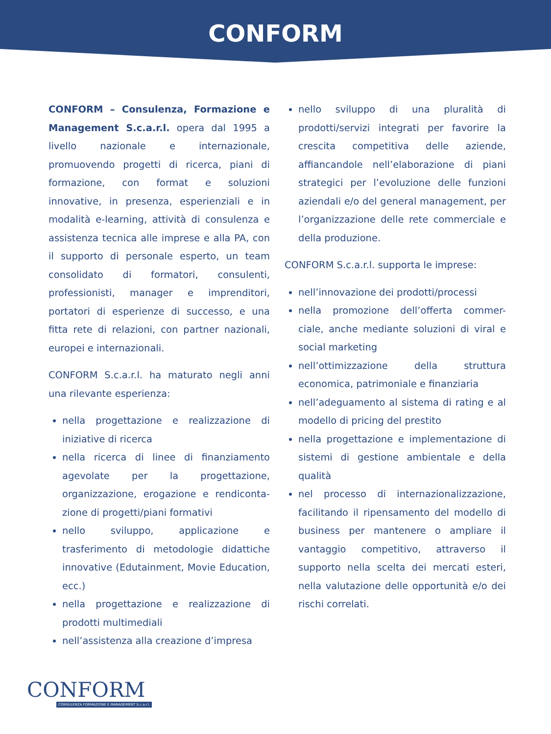CONFORM
CONFORM – Consulenza, Formazione e Management S.c.a.r.l. opera dal 1995 a livello nazionale e internazionale, promuovendo progetti di ricerca, piani di formazione, con format e soluzioni innovative, in presenza, esperienziali e in modalità e-learning, attività di consulenza e assistenza tecnica alle imprese e alla PA, con il supporto di personale esperto, un team consolidato di formatori, consulenti, professionisti, manager e imprenditori, portatori di esperienze di successo, e una fitta rete di relazioni, con partner nazionali, europei e internazionali.
CONFORM S.c.a.r.l. ha maturato negli anni una rilevante esperienza:
nella progettazione e realizzazione di iniziative di ricerca
nella ricerca di linee di finanziamento agevolate per la progettazione, organizzazione, erogazione e rendiconta-zione di progetti/piani formativi
nello sviluppo, applicazione e trasferimento di metodologie didattiche innovative (Edutainment, Movie Education, ecc.)
nella progettazione e realizzazione di prodotti multimediali
nell’assistenza alla creazione d’impresa
nello sviluppo di una pluralità di prodotti/servizi integrati per favorire la crescita competitiva delle aziende, affiancandole nell’elaborazione di piani strategici per l’evoluzione delle funzioni aziendali e/o del general management, per l’organizzazione delle rete commerciale e della produzione.
CONFORM S.c.a.r.l. supporta le imprese:
nell’innovazione dei prodotti/processi
nella promozione dell’offerta commer-ciale, anche mediante soluzioni di viral e social marketing
nell’ottimizzazione della struttura economica, patrimoniale e finanziaria
nell’adeguamento al sistema di rating e al modello di pricing del prestito
nella progettazione e implementazione di sistemi di gestione ambientale e della qualità
nel processo di internazionalizzazione, facilitando il ripensamento del modello di business per mantenere o ampliare il vantaggio competitivo, attraverso il supporto nella scelta dei mercati esteri, nella valutazione delle opportunità e/o dei rischi correlati.
CONFORM
CONSULENZA FORMAZIONE E MANAGEMENT S.c.a.r.l.